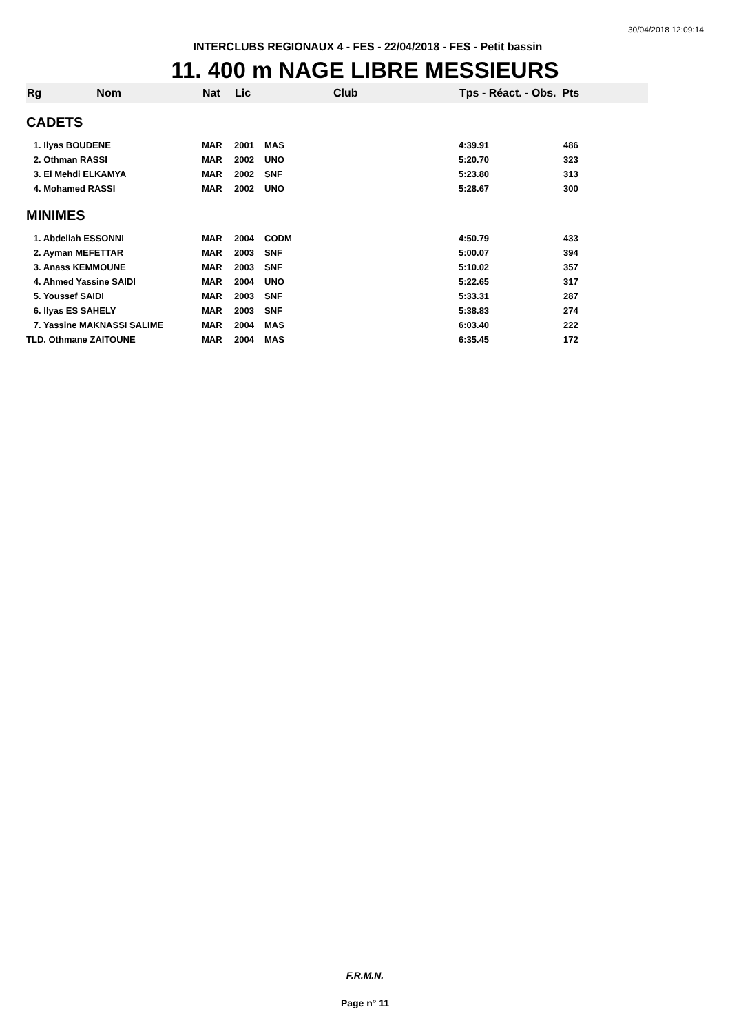30/04/2018 12:09:14
INTERCLUBS REGIONAUX 4 - FES - 22/04/2018 - FES - Petit bassin
11. 400 m NAGE LIBRE MESSIEURS
| Rg Nom | Nat | Lic | Club | Tps - Réact. - Obs. Pts | |
| --- | --- | --- | --- | --- | --- |
| CADETS | | | | | |
| 1. Ilyas BOUDENE | MAR | 2001 | MAS | 4:39.91 | 486 |
| 2. Othman RASSI | MAR | 2002 | UNO | 5:20.70 | 323 |
| 3. El Mehdi ELKAMYA | MAR | 2002 | SNF | 5:23.80 | 313 |
| 4. Mohamed RASSI | MAR | 2002 | UNO | 5:28.67 | 300 |
| MINIMES | | | | | |
| 1. Abdellah ESSONNI | MAR | 2004 | CODM | 4:50.79 | 433 |
| 2. Ayman MEFETTAR | MAR | 2003 | SNF | 5:00.07 | 394 |
| 3. Anass KEMMOUNE | MAR | 2003 | SNF | 5:10.02 | 357 |
| 4. Ahmed Yassine SAIDI | MAR | 2004 | UNO | 5:22.65 | 317 |
| 5. Youssef SAIDI | MAR | 2003 | SNF | 5:33.31 | 287 |
| 6. Ilyas ES SAHELY | MAR | 2003 | SNF | 5:38.83 | 274 |
| 7. Yassine MAKNASSI SALIME | MAR | 2004 | MAS | 6:03.40 | 222 |
| TLD. Othmane ZAITOUNE | MAR | 2004 | MAS | 6:35.45 | 172 |
F.R.M.N.
Page n° 11